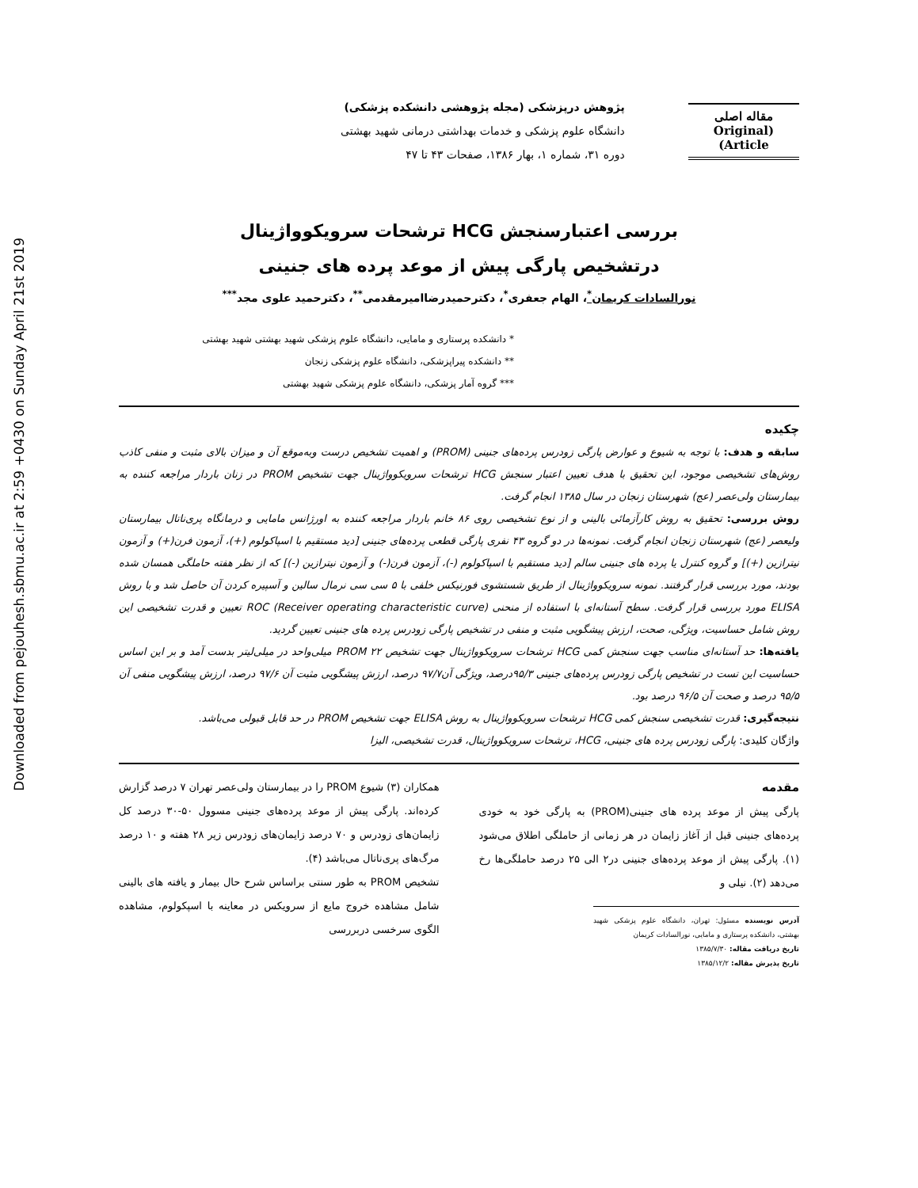Downloaded from pejouhesh.sbmu.ac.ir at 2:59 +0430 on Sunday April 21st 2019
مقاله اصلی
(Original Article)
پژوهش درپزشکی (مجله پژوهشی دانشکده پزشکی)
دانشگاه علوم پزشکی و خدمات بهداشتی درمانی شهید بهشتی
دوره ۳۱، شماره ۱، بهار ۱۳۸۶، صفحات ۴۳ تا ۴۷
بررسی اعتبارسنجش HCG ترشحات سرویکوواژینال
درتشخیص پارگی پیش از موعد پرده های جنینی
نورالسادات کریمان<sup>*</sup>، الهام جعفری<sup>*</sup>، دکترحمیدرضاامیرمقدمی<sup>**</sup>، دکترحمید علوی مجد<sup>***</sup>
* دانشکده پرستاری و مامایی، دانشگاه علوم پزشکی شهید بهشتی شهید بهشتی
** دانشکده پیراپزشکی، دانشگاه علوم پزشکی زنجان
*** گروه آمار پزشکی، دانشگاه علوم پزشکی شهید بهشتی
چکیده
سابقه و هدف: با توجه به شیوع و عوارض پارگی زودرس پرده‌های جنینی (PROM) و اهمیت تشخیص درست وبه‌موقع آن و میزان بالای مثبت و منفی کاذب روش‌های تشخیصی موجود، این تحقیق با هدف تعیین اعتبار سنجش HCG ترشحات سرویکوواژینال جهت تشخیص PROM در زنان باردار مراجعه کننده به بیمارستان ولی‌عصر (عج) شهرستان زنجان در سال ۱۳۸۵ انجام گرفت.
روش بررسی: تحقیق به روش کارآزمائی بالینی و از نوع تشخیصی روی ۸۶ خانم باردار مراجعه کننده به اورژانس مامایی و درمانگاه پری‌ناتال بیمارستان ولیعصر (عج) شهرستان زنجان انجام گرفت. نمونه‌ها در دو گروه ۴۳ نفری پارگی قطعی پرده‌های جنینی [دید مستقیم با اسپاکولوم (+)، آزمون فرن(+) و آزمون نیترازین (+)] و گروه کنترل یا پرده های جنینی سالم [دید مستقیم با اسپاکولوم (-)، آزمون فرن(-) و آزمون نیترازین (-)] که از نظر هفته حاملگی همسان شده بودند، مورد بررسی قرار گرفتند. نمونه سرویکوواژینال از طریق شستشوی فورنیکس خلفی با ۵ سی سی نرمال سالین و آسپیره کردن آن حاصل شد و با روش ELISA مورد بررسی قرار گرفت. سطح آستانه‌ای با استفاده از منحنی (Receiver operating characteristic curve) ROC تعیین و قدرت تشخیصی این روش شامل حساسیت، ویژگی، صحت، ارزش پیشگویی مثبت و منفی در تشخیص پارگی زودرس پرده های جنینی تعیین گردید.
یافته‌ها: حد آستانه‌ای مناسب جهت سنجش کمی HCG ترشحات سرویکوواژینال جهت تشخیص PROM ۲۲ میلی‌واحد در میلی‌لیتر بدست آمد و بر این اساس حساسیت این تست در تشخیص پارگی زودرس پرده‌های جنینی ۹۵/۳درصد، ویژگی آن۹۷/۷ درصد، ارزش پیشگویی مثبت آن ۹۷/۶ درصد، ارزش پیشگویی منفی آن ۹۵/۵ درصد و صحت آن ۹۶/۵ درصد بود.
نتیجه‌گیری: قدرت تشخیصی سنجش کمی HCG ترشحات سرویکوواژینال به روش ELISA جهت تشخیص PROM در حد قابل قبولی می‌باشد.
واژگان کلیدی: پارگی زودرس پرده های جنینی، HCG، ترشحات سرویکوواژینال، قدرت تشخیصی، الیزا
مقدمه
پارگی پیش از موعد پرده های جنینی(PROM) به پارگی خود به خودی پرده‌های جنینی قبل از آغاز زایمان در هر زمانی از حاملگی اطلاق می‌شود (۱). پارگی پیش از موعد پرده‌های جنینی در۲ الی ۲۵ درصد حاملگی‌ها رخ می‌دهد (۲). نیلی و
آدرس نویسنده مسئول: تهران، دانشگاه علوم پزشکی شهید بهشتی، دانشکده پرستاری و مامایی، نورالسادات کریمان
تاریخ دریافت مقاله: ۱۳۸۵/۷/۳۰
تاریخ پذیرش مقاله: ۱۳۸۵/۱۲/۲
همکاران (۳) شیوع PROM را در بیمارستان ولی‌عصر تهران ۷ درصد گزارش کرده‌اند. پارگی پیش از موعد پرده‌های جنینی مسوول ۵۰-۳۰ درصد کل زایمان‌های زودرس و ۷۰ درصد زایمان‌های زودرس زیر ۲۸ هفته و ۱۰ درصد مرگ‌های پری‌ناتال می‌باشد (۴).
تشخیص PROM به طور سنتی براساس شرح حال بیمار و یافته های بالینی شامل مشاهده خروج مایع از سرویکس در معاینه با اسپکولوم، مشاهده الگوی سرخسی دربررسی